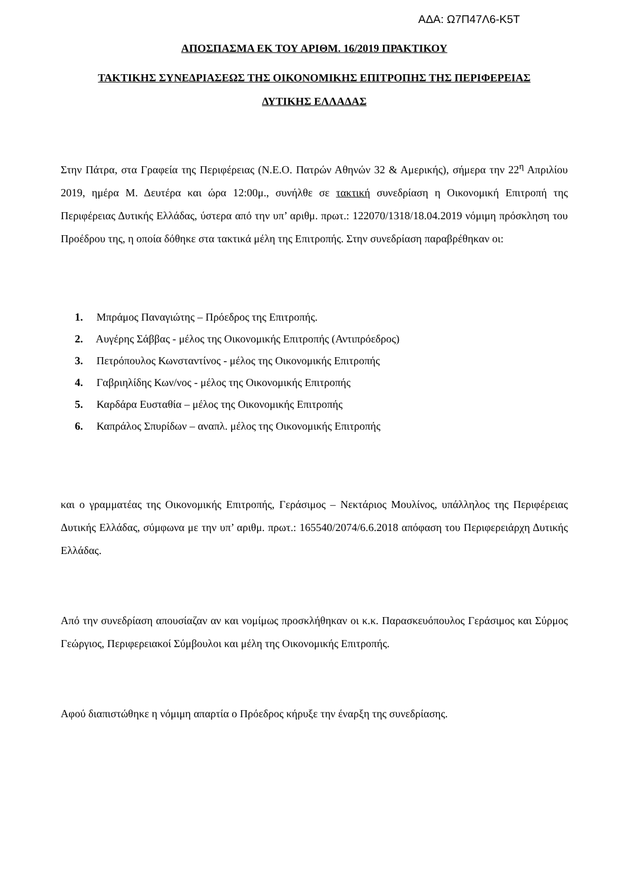ΑΔΑ: Ω7Π47Λ6-Κ5Τ
ΑΠΟΣΠΑΣΜΑ ΕΚ ΤΟΥ ΑΡΙΘΜ. 16/2019 ΠΡΑΚΤΙΚΟΥ
ΤΑΚΤΙΚΗΣ ΣΥΝΕΔΡΙΑΣΕΩΣ ΤΗΣ ΟΙΚΟΝΟΜΙΚΗΣ ΕΠΙΤΡΟΠΗΣ ΤΗΣ ΠΕΡΙΦΕΡΕΙΑΣ
ΔΥΤΙΚΗΣ ΕΛΛΑΔΑΣ
Στην Πάτρα, στα Γραφεία της Περιφέρειας (Ν.Ε.Ο. Πατρών Αθηνών 32 & Αμερικής), σήμερα την 22<sup>η</sup> Απριλίου 2019, ημέρα Μ. Δευτέρα και ώρα 12:00μ., συνήλθε σε τακτική συνεδρίαση η Οικονομική Επιτροπή της Περιφέρειας Δυτικής Ελλάδας, ύστερα από την υπ’ αριθμ. πρωτ.: 122070/1318/18.04.2019 νόμιμη πρόσκληση του Προέδρου της, η οποία δόθηκε στα τακτικά μέλη της Επιτροπής. Στην συνεδρίαση παραβρέθηκαν οι:
1. Μπράμος Παναγιώτης – Πρόεδρος της Επιτροπής.
2. Αυγέρης Σάββας - μέλος της Οικονομικής Επιτροπής (Αντιπρόεδρος)
3. Πετρόπουλος Κωνσταντίνος - μέλος της Οικονομικής Επιτροπής
4. Γαβριηλίδης Κων/νος - μέλος της Οικονομικής Επιτροπής
5. Καρδάρα Ευσταθία – μέλος της Οικονομικής Επιτροπής
6. Καπράλος Σπυρίδων – αναπλ. μέλος της Οικονομικής Επιτροπής
και ο γραμματέας της Οικονομικής Επιτροπής, Γεράσιμος – Νεκτάριος Μουλίνος, υπάλληλος της Περιφέρειας Δυτικής Ελλάδας, σύμφωνα με την υπ’ αριθμ. πρωτ.: 165540/2074/6.6.2018 απόφαση του Περιφερειάρχη Δυτικής Ελλάδας.
Από την συνεδρίαση απουσίαζαν αν και νομίμως προσκλήθηκαν οι κ.κ. Παρασκευόπουλος Γεράσιμος και Σύρμος Γεώργιος, Περιφερειακοί Σύμβουλοι και μέλη της Οικονομικής Επιτροπής.
Αφού διαπιστώθηκε η νόμιμη απαρτία ο Πρόεδρος κήρυξε την έναρξη της συνεδρίασης.